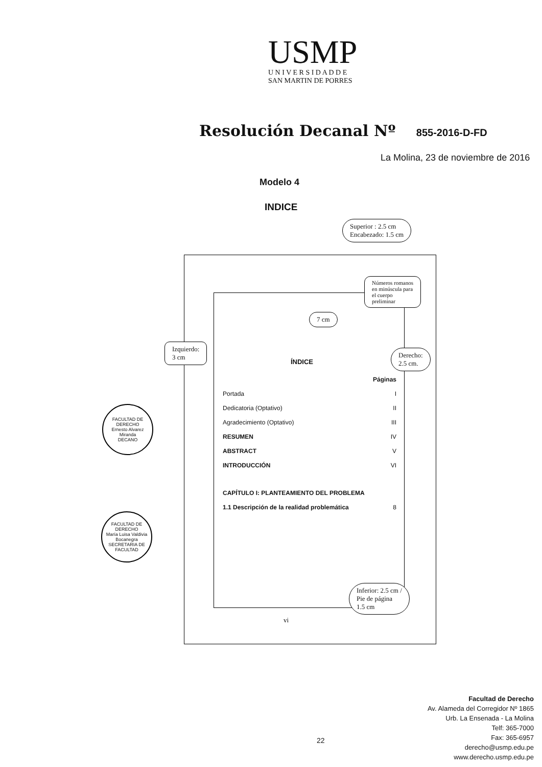USMP
U N I V E R S I D A D D E
SAN MARTIN DE PORRES
Resolución Decanal Nº 855-2016-D-FD
La Molina, 23 de noviembre de 2016
Modelo 4
INDICE
Superior : 2.5 cm
Encabezado: 1.5 cm
Números romanos
en minúscula para
el cuerpo
preliminar
7 cm
Izquierdo:
3 cm
Derecho:
2.5 cm.
Inferior: 2.5 cm /
Pie de página
1.5 cm
ÍNDICE
Páginas
Portada I
Dedicatoria (Optativo) II
Agradecimiento (Optativo) III
RESUMEN IV
ABSTRACT V
INTRODUCCIÓN VI
CAPÍTULO I: PLANTEAMIENTO DEL PROBLEMA
1.1 Descripción de la realidad problemática 8
vi
FACULTAD DE DERECHO
Ernesto Alvarez Miranda
DECANO
FACULTAD DE DERECHO
María Luisa Valdivia Bocanegra
SECRETARIA DE FACULTAD
22
Facultad de Derecho
Av. Alameda del Corregidor Nº 1865
Urb. La Ensenada - La Molina
Telf: 365-7000
Fax: 365-6957
derecho@usmp.edu.pe
www.derecho.usmp.edu.pe